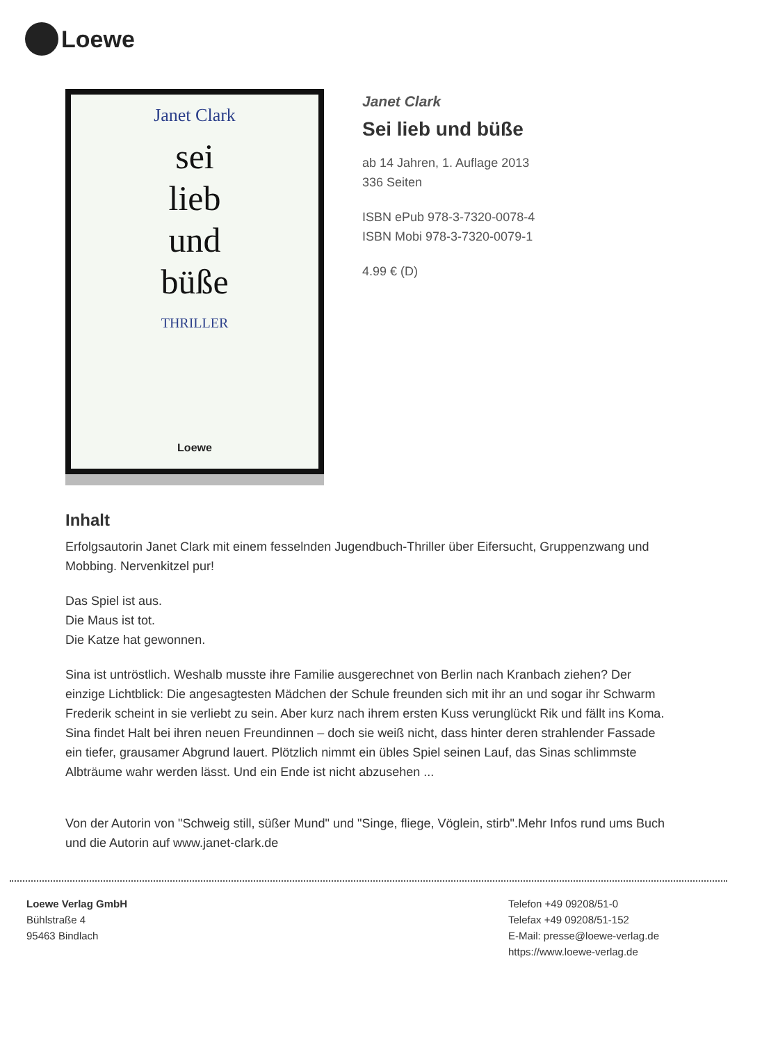Loewe
Janet Clark
sei
lieb
und
büße
THRILLER
Loewe
Janet Clark
Sei lieb und büße
ab 14 Jahren, 1. Auflage 2013
336 Seiten
ISBN ePub 978-3-7320-0078-4
ISBN Mobi 978-3-7320-0079-1
4.99 € (D)
Inhalt
Erfolgsautorin Janet Clark mit einem fesselnden Jugendbuch-Thriller über Eifersucht, Gruppenzwang und Mobbing. Nervenkitzel pur!
Das Spiel ist aus.
Die Maus ist tot.
Die Katze hat gewonnen.
Sina ist untröstlich. Weshalb musste ihre Familie ausgerechnet von Berlin nach Kranbach ziehen? Der einzige Lichtblick: Die angesagtesten Mädchen der Schule freunden sich mit ihr an und sogar ihr Schwarm Frederik scheint in sie verliebt zu sein. Aber kurz nach ihrem ersten Kuss verunglückt Rik und fällt ins Koma. Sina findet Halt bei ihren neuen Freundinnen – doch sie weiß nicht, dass hinter deren strahlender Fassade ein tiefer, grausamer Abgrund lauert. Plötzlich nimmt ein übles Spiel seinen Lauf, das Sinas schlimmste Albträume wahr werden lässt. Und ein Ende ist nicht abzusehen ...
Von der Autorin von "Schweig still, süßer Mund" und "Singe, fliege, Vöglein, stirb".Mehr Infos rund ums Buch und die Autorin auf www.janet-clark.de
Loewe Verlag GmbH
Bühlstraße 4
95463 Bindlach
Telefon +49 09208/51-0
Telefax +49 09208/51-152
E-Mail: presse@loewe-verlag.de
https://www.loewe-verlag.de